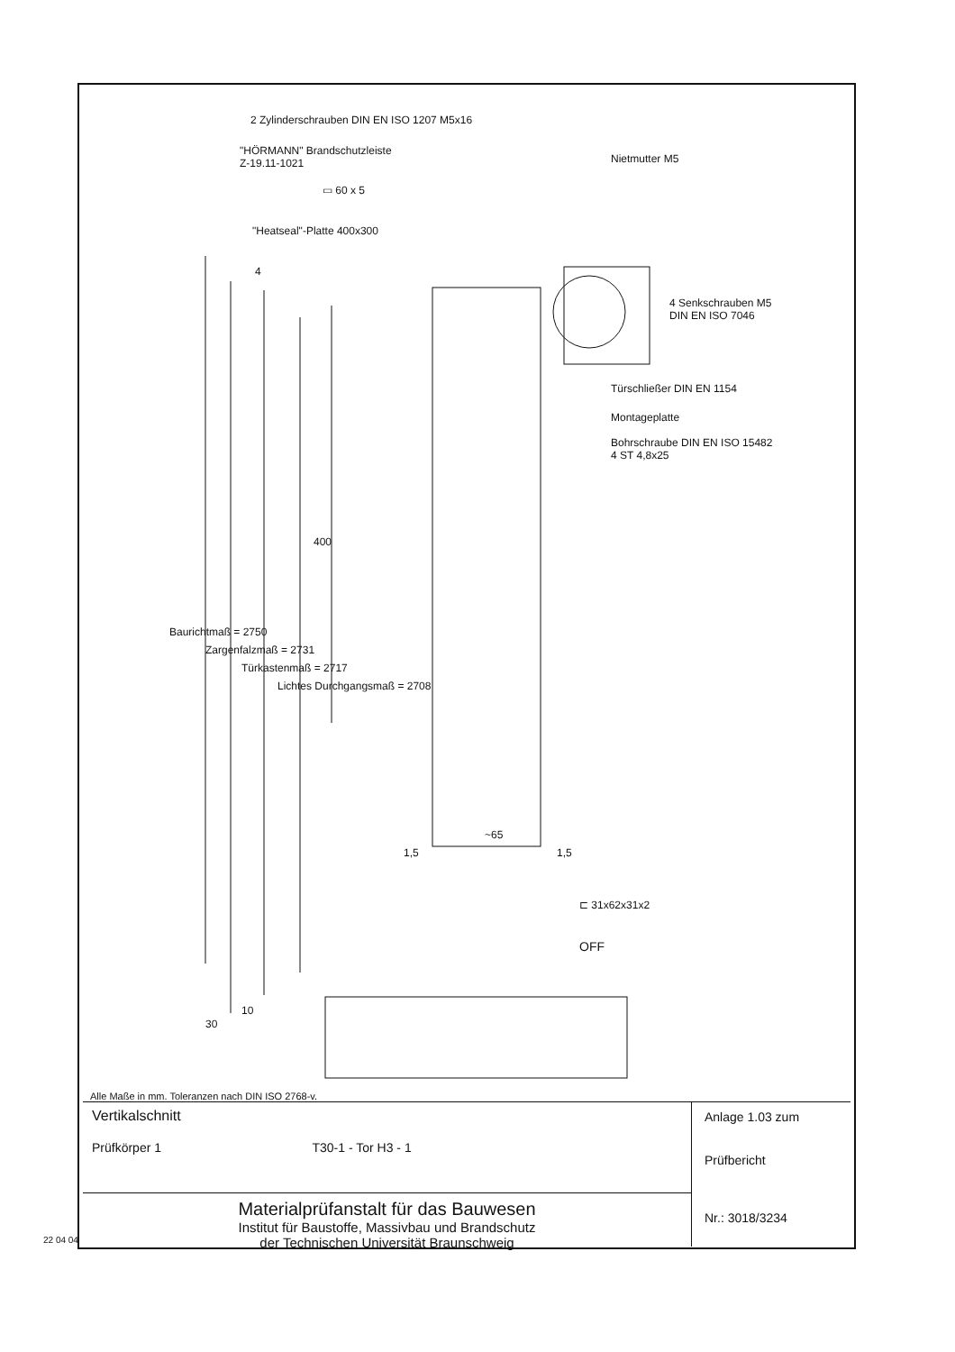2 Zylinderschrauben DIN EN ISO 1207 M5x16
"HÖRMANN" Brandschutzleiste
Z-19.11-1021 Nietmutter M5
▭ 60 x 5
"Heatseal"-Platte 400x300
4 Senkschrauben M5
DIN EN ISO 7046
Türschließer DIN EN 1154
Montageplatte
Bohrschraube DIN EN ISO 15482
4 ST 4,8x25
Baurichtmaß = 2750
Zargenfalzmaß = 2731
Türkastenmaß = 2717
Lichtes Durchgangsmaß = 2708
400
4
~65
1,5 1,5
⊏ 31x62x31x2
OFF
30
10
Alle Maße in mm. Toleranzen nach DIN ISO 2768-v.
Vertikalschnitt
Prüfkörper 1 T30-1 - Tor H3 - 1
Materialprüfanstalt für das Bauwesen
Institut für Baustoffe, Massivbau und Brandschutz
der Technischen Universität Braunschweig
Anlage 1.03 zum
Prüfbericht
Nr.: 3018/3234
22 04 04